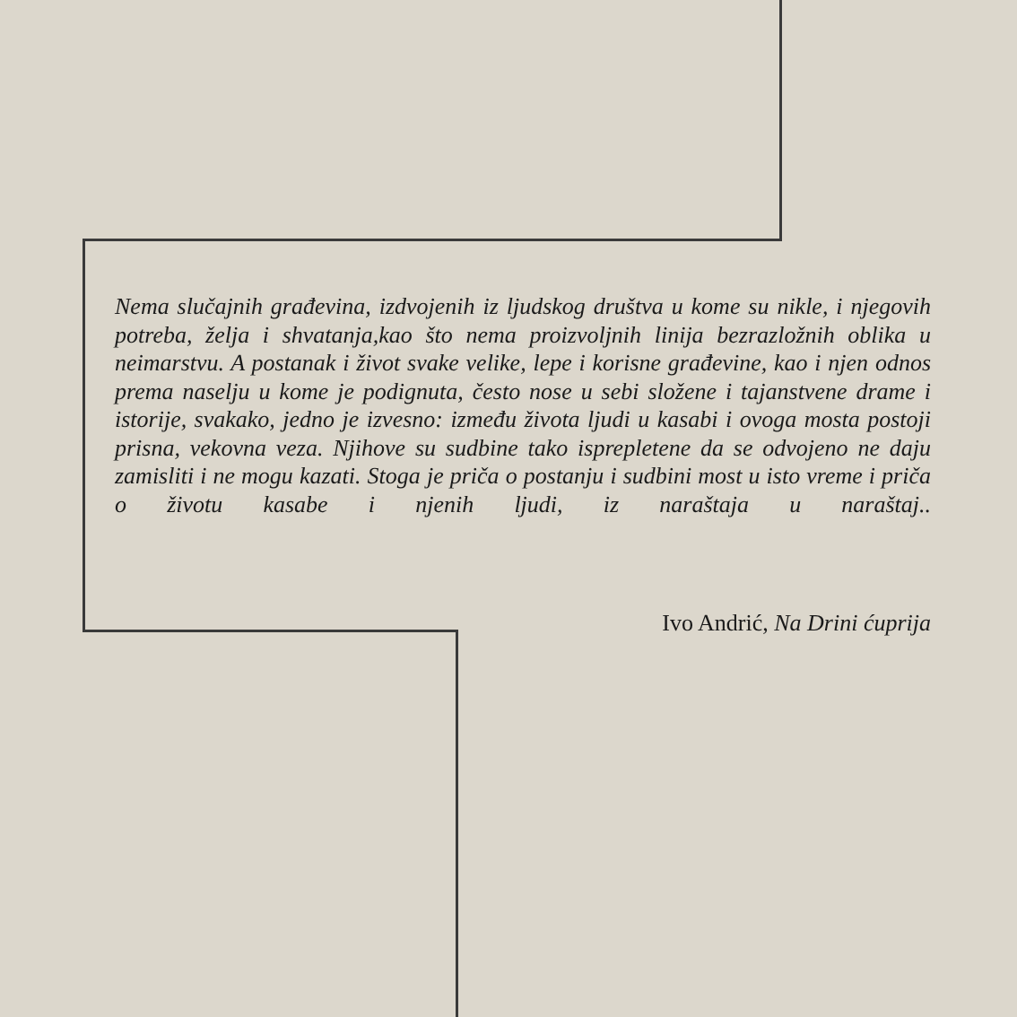Nema slučajnih građevina, izdvojenih iz ljudskog društva u kome su nikle, i njegovih potreba, želja i shvatanja,kao što nema proizvoljnih linija bezrazložnih oblika u neimarstvu. A postanak i život svake velike, lepe i korisne građevine, kao i njen odnos prema naselju u kome je podignuta, često nose u sebi složene i tajanstvene drame i istorije, svakako, jedno je izvesno: između života ljudi u kasabi i ovoga mosta postoji prisna, vekovna veza. Njihove su sudbine tako isprepletene da se odvojeno ne daju zamisliti i ne mogu kazati. Stoga je priča o postanju i sudbini most u isto vreme i priča o životu kasabe i njenih ljudi, iz naraštaja u naraštaj..
Ivo Andrić, Na Drini ćuprija